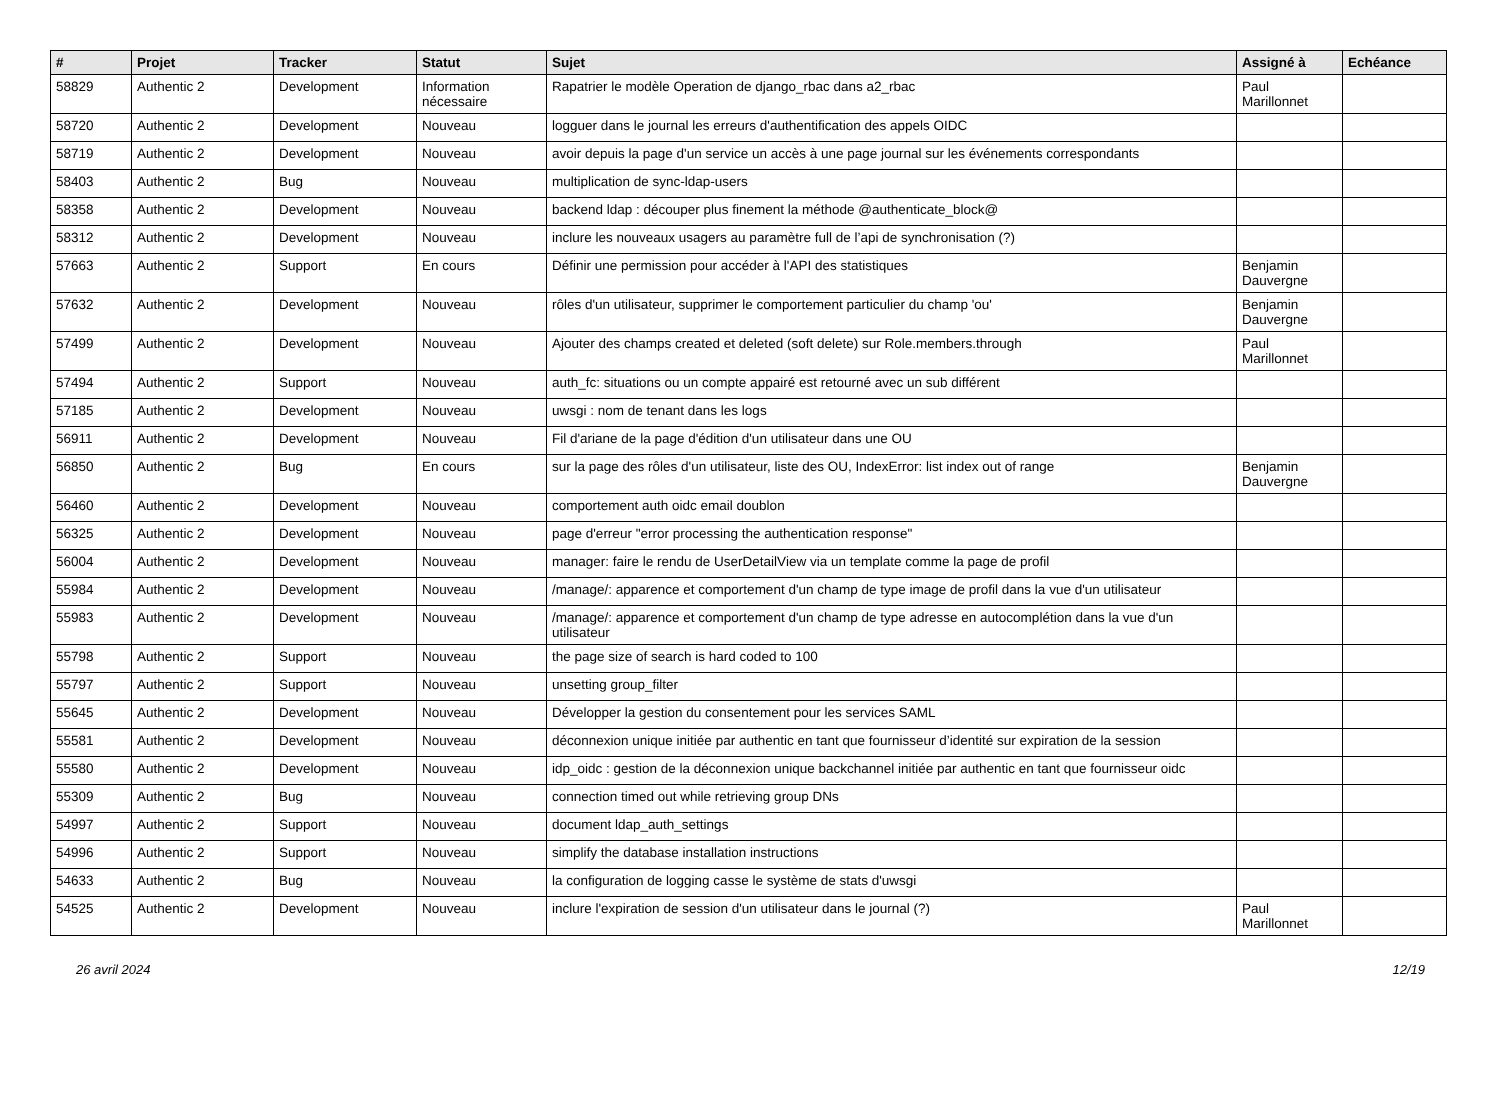| # | Projet | Tracker | Statut | Sujet | Assigné à | Echéance |
| --- | --- | --- | --- | --- | --- | --- |
| 58829 | Authentic 2 | Development | Information nécessaire | Rapatrier le modèle Operation de django_rbac dans a2_rbac | Paul Marillonnet | |
| 58720 | Authentic 2 | Development | Nouveau | logguer dans le journal les erreurs d'authentification des appels OIDC | | |
| 58719 | Authentic 2 | Development | Nouveau | avoir depuis la page d'un service un accès à une page journal sur les événements correspondants | | |
| 58403 | Authentic 2 | Bug | Nouveau | multiplication de sync-ldap-users | | |
| 58358 | Authentic 2 | Development | Nouveau | backend ldap : découper plus finement la méthode @authenticate_block@ | | |
| 58312 | Authentic 2 | Development | Nouveau | inclure les nouveaux usagers au paramètre full de l’api de synchronisation (?) | | |
| 57663 | Authentic 2 | Support | En cours | Définir une permission pour accéder à l'API des statistiques | Benjamin Dauvergne | |
| 57632 | Authentic 2 | Development | Nouveau | rôles d'un utilisateur, supprimer le comportement particulier du champ 'ou' | Benjamin Dauvergne | |
| 57499 | Authentic 2 | Development | Nouveau | Ajouter des champs created et deleted (soft delete) sur Role.members.through | Paul Marillonnet | |
| 57494 | Authentic 2 | Support | Nouveau | auth_fc: situations ou un compte appairé est retourné avec un sub différent | | |
| 57185 | Authentic 2 | Development | Nouveau | uwsgi : nom de tenant dans les logs | | |
| 56911 | Authentic 2 | Development | Nouveau | Fil d'ariane de la page d'édition d'un utilisateur dans une OU | | |
| 56850 | Authentic 2 | Bug | En cours | sur la page des rôles d'un utilisateur, liste des OU, IndexError: list index out of range | Benjamin Dauvergne | |
| 56460 | Authentic 2 | Development | Nouveau | comportement auth oidc email doublon | | |
| 56325 | Authentic 2 | Development | Nouveau | page d'erreur "error processing the authentication response" | | |
| 56004 | Authentic 2 | Development | Nouveau | manager: faire le rendu de UserDetailView via un template comme la page de profil | | |
| 55984 | Authentic 2 | Development | Nouveau | /manage/: apparence et comportement d'un champ de type image de profil dans la vue d'un utilisateur | | |
| 55983 | Authentic 2 | Development | Nouveau | /manage/: apparence et comportement d'un champ de type adresse en autocomplétion dans la vue d'un utilisateur | | |
| 55798 | Authentic 2 | Support | Nouveau | the page size of search is hard coded to 100 | | |
| 55797 | Authentic 2 | Support | Nouveau | unsetting group_filter | | |
| 55645 | Authentic 2 | Development | Nouveau | Développer la gestion du consentement pour les services SAML | | |
| 55581 | Authentic 2 | Development | Nouveau | déconnexion unique initiée par authentic en tant que fournisseur d’identité sur expiration de la session | | |
| 55580 | Authentic 2 | Development | Nouveau | idp_oidc : gestion de la déconnexion unique backchannel initiée par authentic en tant que fournisseur oidc | | |
| 55309 | Authentic 2 | Bug | Nouveau | connection timed out while retrieving group DNs | | |
| 54997 | Authentic 2 | Support | Nouveau | document ldap_auth_settings | | |
| 54996 | Authentic 2 | Support | Nouveau | simplify the database installation instructions | | |
| 54633 | Authentic 2 | Bug | Nouveau | la configuration de logging casse le système de stats d'uwsgi | | |
| 54525 | Authentic 2 | Development | Nouveau | inclure l'expiration de session d'un utilisateur dans le journal (?) | Paul Marillonnet | |
26 avril 2024 12/19